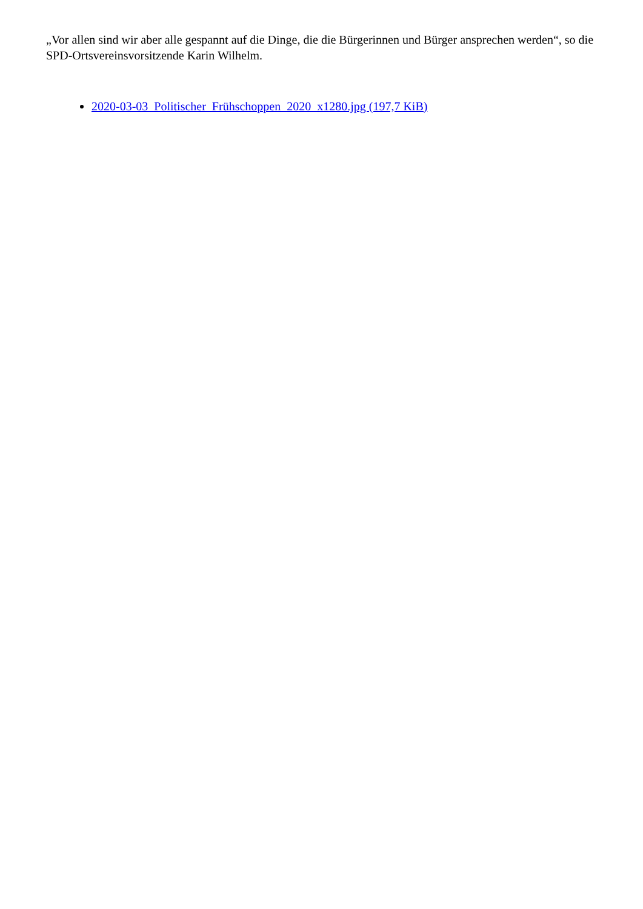„Vor allen sind wir aber alle gespannt auf die Dinge, die die Bürgerinnen und Bürger ansprechen werden“, so die SPD-Ortsvereinsvorsitzende Karin Wilhelm.
2020-03-03_Politischer_Frühschoppen_2020_x1280.jpg (197,7 KiB)